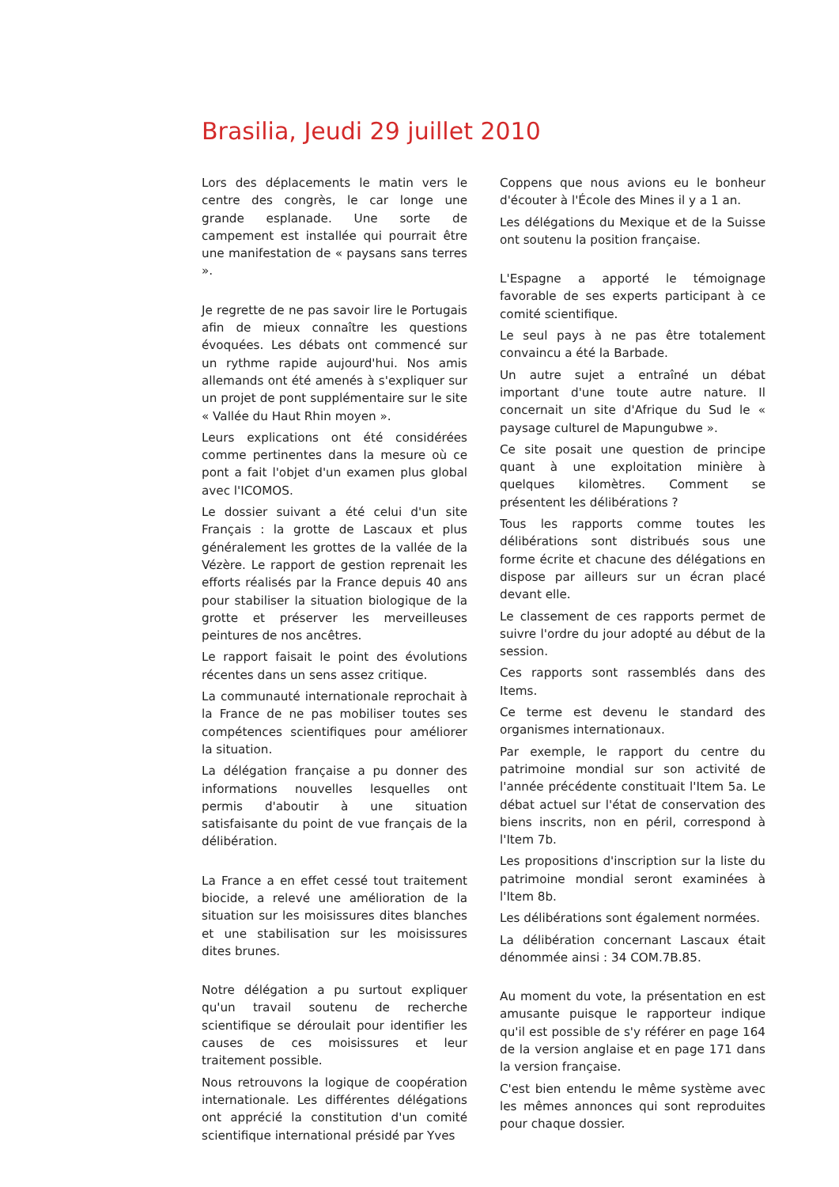Brasilia, Jeudi 29 juillet 2010
Lors des déplacements le matin vers le centre des congrès, le car longe une grande esplanade. Une sorte de campement est installée qui pourrait être une manifestation de « paysans sans terres ».
Je regrette de ne pas savoir lire le Portugais afin de mieux connaître les questions évoquées. Les débats ont commencé sur un rythme rapide aujourd'hui. Nos amis allemands ont été amenés à s'expliquer sur un projet de pont supplémentaire sur le site « Vallée du Haut Rhin moyen ».
Leurs explications ont été considérées comme pertinentes dans la mesure où ce pont a fait l'objet d'un examen plus global avec l'ICOMOS.
Le dossier suivant a été celui d'un site Français : la grotte de Lascaux et plus généralement les grottes de la vallée de la Vézère. Le rapport de gestion reprenait les efforts réalisés par la France depuis 40 ans pour stabiliser la situation biologique de la grotte et préserver les merveilleuses peintures de nos ancêtres.
Le rapport faisait le point des évolutions récentes dans un sens assez critique.
La communauté internationale reprochait à la France de ne pas mobiliser toutes ses compétences scientifiques pour améliorer la situation.
La délégation française a pu donner des informations nouvelles lesquelles ont permis d'aboutir à une situation satisfaisante du point de vue français de la délibération.
La France a en effet cessé tout traitement biocide, a relevé une amélioration de la situation sur les moisissures dites blanches et une stabilisation sur les moisissures dites brunes.
Notre délégation a pu surtout expliquer qu'un travail soutenu de recherche scientifique se déroulait pour identifier les causes de ces moisissures et leur traitement possible.
Nous retrouvons la logique de coopération internationale. Les différentes délégations ont apprécié la constitution d'un comité scientifique international présidé par Yves
Coppens que nous avions eu le bonheur d'écouter à l'École des Mines il y a 1 an.
Les délégations du Mexique et de la Suisse ont soutenu la position française.
L'Espagne a apporté le témoignage favorable de ses experts participant à ce comité scientifique.
Le seul pays à ne pas être totalement convaincu a été la Barbade.
Un autre sujet a entraîné un débat important d'une toute autre nature. Il concernait un site d'Afrique du Sud le « paysage culturel de Mapungubwe ».
Ce site posait une question de principe quant à une exploitation minière à quelques kilomètres. Comment se présentent les délibérations ?
Tous les rapports comme toutes les délibérations sont distribués sous une forme écrite et chacune des délégations en dispose par ailleurs sur un écran placé devant elle.
Le classement de ces rapports permet de suivre l'ordre du jour adopté au début de la session.
Ces rapports sont rassemblés dans des Items.
Ce terme est devenu le standard des organismes internationaux.
Par exemple, le rapport du centre du patrimoine mondial sur son activité de l'année précédente constituait l'Item 5a. Le débat actuel sur l'état de conservation des biens inscrits, non en péril, correspond à l'Item 7b.
Les propositions d'inscription sur la liste du patrimoine mondial seront examinées à l'Item 8b.
Les délibérations sont également normées.
La délibération concernant Lascaux était dénommée ainsi : 34 COM.7B.85.
Au moment du vote, la présentation en est amusante puisque le rapporteur indique qu'il est possible de s'y référer en page 164 de la version anglaise et en page 171 dans la version française.
C'est bien entendu le même système avec les mêmes annonces qui sont reproduites pour chaque dossier.